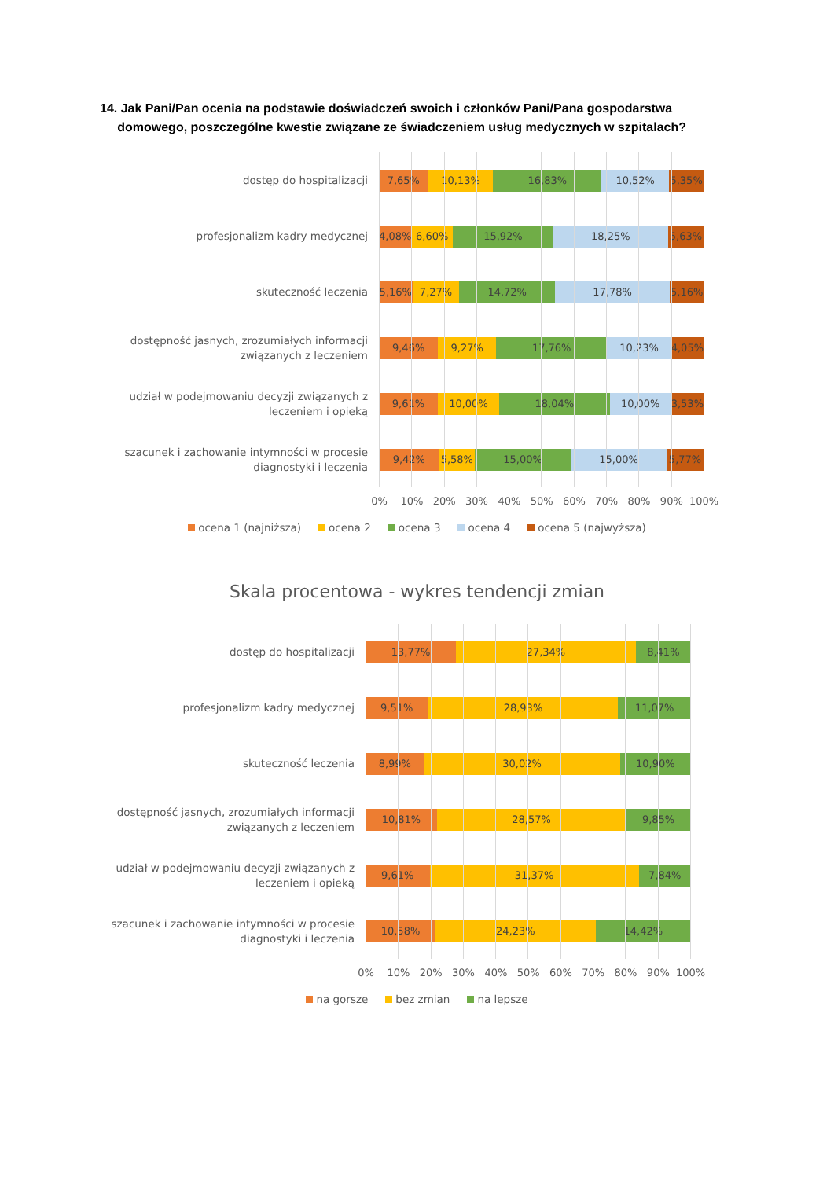14. Jak Pani/Pan ocenia na podstawie doświadczeń swoich i członków Pani/Pana gospodarstwa
domowego, poszczególne kwestie związane ze świadczeniem usług medycznych w szpitalach?
dostęp do hospitalizacji
7,65% 10,13% 16,83% 10,52% 5,35%
profesjonalizm kadry medycznej
4,08% 6,60% 15,92% 18,25% 5,63%
skuteczność leczenia
5,16% 7,27% 14,72% 17,78% 5,16%
dostępność jasnych, zrozumiałych informacji
związanych z leczeniem
9,46% 9,27% 17,76% 10,23% 4,05%
udział w podejmowaniu decyzji związanych z
leczeniem i opieką
9,61% 10,00% 18,04% 10,00% 3,53%
szacunek i zachowanie intymności w procesie
diagnostyki i leczenia
9,42% 5,58% 15,00% 15,00% 5,77%
0% 10% 20% 30% 40% 50% 60% 70% 80% 90% 100%
ocena 1 (najniższa) ocena 2 ocena 3 ocena 4 ocena 5 (najwyższa)
Skala procentowa - wykres tendencji zmian
dostęp do hospitalizacji
13,77% 27,34% 8,41%
profesjonalizm kadry medycznej
9,51% 28,93% 11,07%
skuteczność leczenia
8,99% 30,02% 10,90%
dostępność jasnych, zrozumiałych informacji
związanych z leczeniem
10,81% 28,57% 9,85%
udział w podejmowaniu decyzji związanych z
leczeniem i opieką
9,61% 31,37% 7,84%
szacunek i zachowanie intymności w procesie
diagnostyki i leczenia
10,58% 24,23% 14,42%
0% 10% 20% 30% 40% 50% 60% 70% 80% 90% 100%
na gorsze bez zmian na lepsze